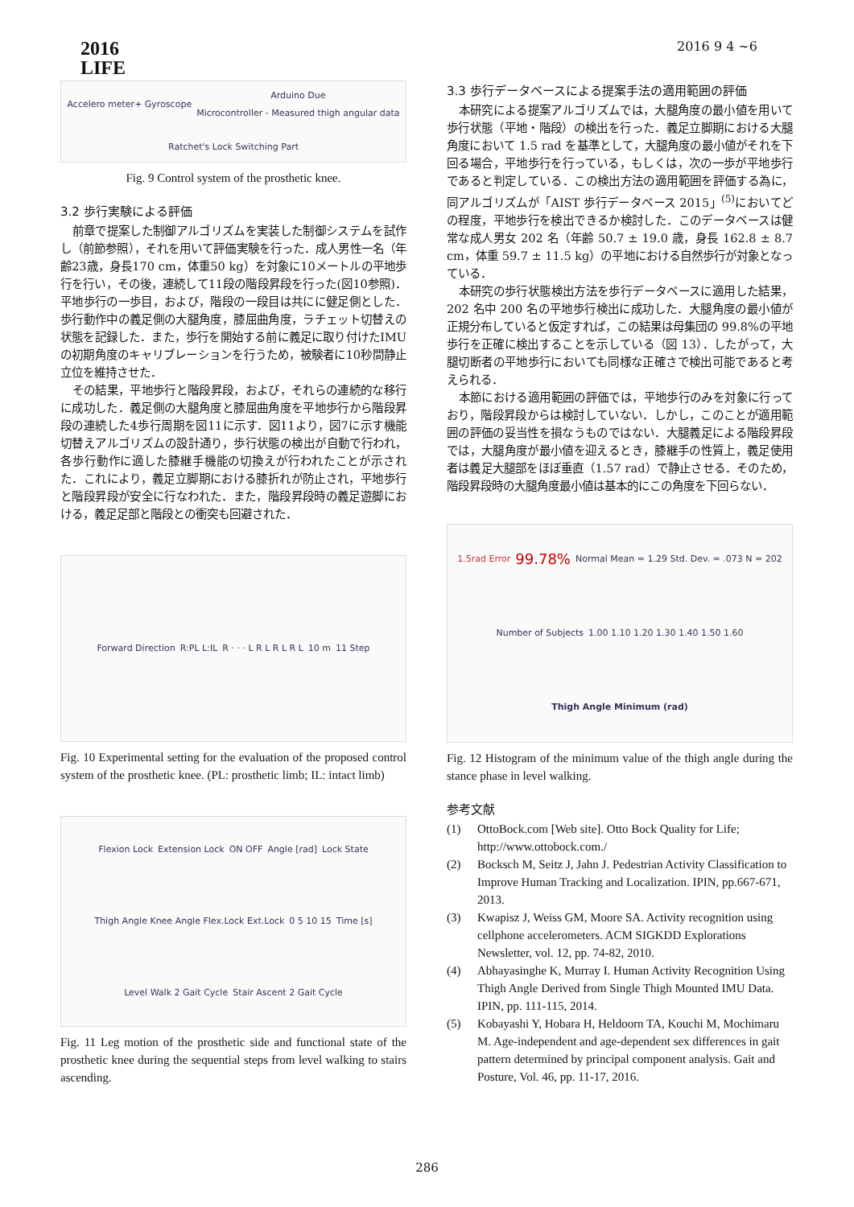2016
LIFE
2016 9 4 ~6
Accelero meter+ Gyroscope Arduino Due
Microcontroller - Measured thigh angular data Ratchet's Lock Switching Part
Fig. 9 Control system of the prosthetic knee.
3.2 歩行実験による評価
前章で提案した制御アルゴリズムを実装した制御システムを試作し（前節参照），それを用いて評価実験を行った．成人男性一名（年齢23歳，身長170 cm，体重50 kg）を対象に10メートルの平地歩行を行い，その後，連続して11段の階段昇段を行った(図10参照)．平地歩行の一歩目，および，階段の一段目は共にに健足側とした．歩行動作中の義足側の大腿角度，膝屈曲角度，ラチェット切替えの状態を記録した．また，歩行を開始する前に義足に取り付けたIMUの初期角度のキャリブレーションを行うため，被験者に10秒間静止立位を維持させた．
その結果，平地歩行と階段昇段，および，それらの連続的な移行に成功した．義足側の大腿角度と膝屈曲角度を平地歩行から階段昇段の連続した4歩行周期を図11に示す．図11より，図7に示す機能切替えアルゴリズムの設計通り，歩行状態の検出が自動で行われ，各歩行動作に適した膝継手機能の切換えが行われたことが示された．これにより，義足立脚期における膝折れが防止され，平地歩行と階段昇段が安全に行なわれた．また，階段昇段時の義足遊脚における，義足足部と階段との衝突も回避された．
Forward Direction R:PL L:IL R · · · L R L R L R L 10 m 11 Step
Fig. 10 Experimental setting for the evaluation of the proposed control system of the prosthetic knee. (PL: prosthetic limb; IL: intact limb)
Flexion Lock Extension Lock ON OFF Angle [rad] Lock State Thigh Angle Knee Angle Flex.Lock Ext.Lock 0 5 10 15 Time [s] Level Walk 2 Gait Cycle Stair Ascent 2 Gait Cycle
Fig. 11 Leg motion of the prosthetic side and functional state of the prosthetic knee during the sequential steps from level walking to stairs ascending.
3.3 歩行データベースによる提案手法の適用範囲の評価
本研究による提案アルゴリズムでは，大腿角度の最小値を用いて歩行状態（平地・階段）の検出を行った．義足立脚期における大腿角度において 1.5 rad を基準として，大腿角度の最小値がそれを下回る場合，平地歩行を行っている，もしくは，次の一歩が平地歩行であると判定している．この検出方法の適用範囲を評価する為に，同アルゴリズムが「AIST 歩行データベース 2015」<sup>(5)</sup>においてどの程度，平地歩行を検出できるか検討した．このデータベースは健常な成人男女 202 名（年齢 50.7 ± 19.0 歳，身長 162.8 ± 8.7 cm，体重 59.7 ± 11.5 kg）の平地における自然歩行が対象となっている．
本研究の歩行状態検出方法を歩行データベースに適用した結果，202 名中 200 名の平地歩行検出に成功した．大腿角度の最小値が正規分布していると仮定すれば，この結果は母集団の 99.8%の平地歩行を正確に検出することを示している（図 13）．したがって，大腿切断者の平地歩行においても同様な正確さで検出可能であると考えられる．
本節における適用範囲の評価では，平地歩行のみを対象に行っており，階段昇段からは検討していない．しかし，このことが適用範囲の評価の妥当性を損なうものではない．大腿義足による階段昇段では，大腿角度が最小値を迎えるとき，膝継手の性質上，義足使用者は義足大腿部をほぼ垂直（1.57 rad）で静止させる．そのため，階段昇段時の大腿角度最小値は基本的にこの角度を下回らない．
1.5rad Error 99.78% Normal Mean = 1.29 Std. Dev. = .073 N = 202 Number of Subjects 1.00 1.10 1.20 1.30 1.40 1.50 1.60 Thigh Angle Minimum (rad)
Fig. 12 Histogram of the minimum value of the thigh angle during the stance phase in level walking.
参考文献
(1) OttoBock.com [Web site]. Otto Bock Quality for Life; http://www.ottobock.com./
(2) Bocksch M, Seitz J, Jahn J. Pedestrian Activity Classification to Improve Human Tracking and Localization. IPIN, pp.667-671, 2013.
(3) Kwapisz J, Weiss GM, Moore SA. Activity recognition using cellphone accelerometers. ACM SIGKDD Explorations Newsletter, vol. 12, pp. 74-82, 2010.
(4) Abhayasinghe K, Murray I. Human Activity Recognition Using Thigh Angle Derived from Single Thigh Mounted IMU Data. IPIN, pp. 111-115, 2014.
(5) Kobayashi Y, Hobara H, Heldoorn TA, Kouchi M, Mochimaru M. Age-independent and age-dependent sex differences in gait pattern determined by principal component analysis. Gait and Posture, Vol. 46, pp. 11-17, 2016.
286